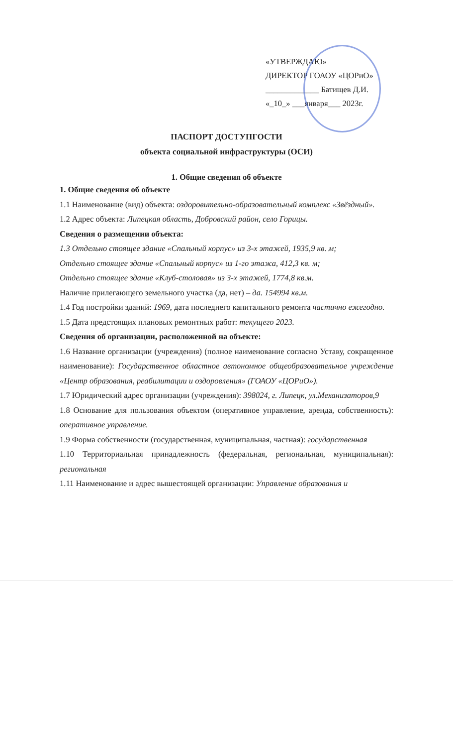«УТВЕРЖДАЮ»
ДИРЕКТОР ГОАОУ «ЦОРиО»
_____________ Батищев Д.И.
«_10_» ___января___ 2023г.
ПАСПОРТ ДОСТУПГОСТИ
объекта социальной инфраструктуры (ОСИ)
1. Общие сведения об объекте
1. Общие сведения об объекте
1.1 Наименование (вид) объекта: оздоровительно-образовательный комплекс «Звёздный».
1.2 Адрес объекта: Липецкая область, Добровский район, село Горицы.
Сведения о размещении объекта:
1.3 Отдельно стоящее здание «Спальный корпус» из 3-х этажей, 1935,9 кв. м;
Отдельно стоящее здание «Спальный корпус» из 1-го этажа, 412,3 кв. м;
Отдельно стоящее здание «Клуб-столовая» из 3-х этажей, 1774,8 кв.м.
Наличие прилегающего земельного участка (да, нет) – да. 154994 кв.м.
1.4 Год постройки зданий: 1969, дата последнего капитального ремонта частично ежегодно.
1.5 Дата предстоящих плановых ремонтных работ: текущего 2023.
Сведения об организации, расположенной на объекте:
1.6 Название организации (учреждения) (полное наименование согласно Уставу, сокращенное наименование): Государственное областное автономное общеобразовательное учреждение «Центр образования, реабилитации и оздоровления» (ГОАОУ «ЦОРиО»).
1.7 Юридический адрес организации (учреждения): 398024, г. Липецк, ул.Механизаторов,9
1.8 Основание для пользования объектом (оперативное управление, аренда, собственность): оперативное управление.
1.9 Форма собственности (государственная, муниципальная, частная): государственная
1.10 Территориальная принадлежность (федеральная, региональная, муниципальная): региональная
1.11 Наименование и адрес вышестоящей организации: Управление образования и